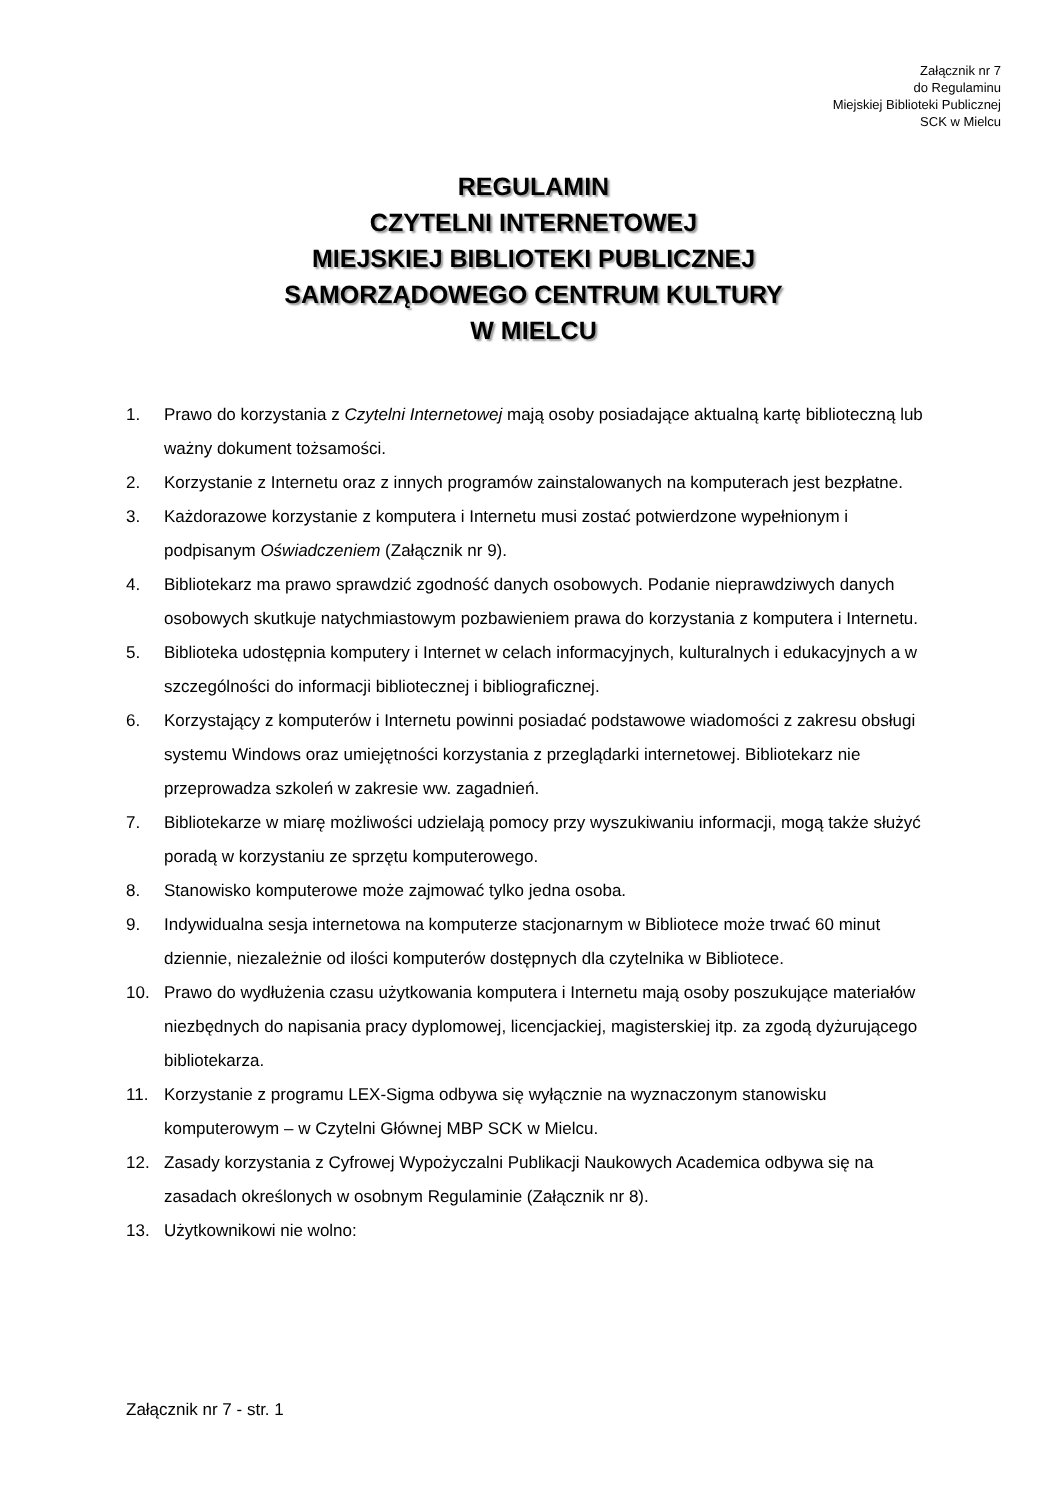Załącznik nr 7
do Regulaminu
Miejskiej Biblioteki Publicznej
SCK w Mielcu
REGULAMIN
CZYTELNI INTERNETOWEJ
MIEJSKIEJ BIBLIOTEKI PUBLICZNEJ
SAMORZĄDOWEGO CENTRUM KULTURY
W MIELCU
1. Prawo do korzystania z Czytelni Internetowej mają osoby posiadające aktualną kartę biblioteczną lub ważny dokument tożsamości.
2. Korzystanie z Internetu oraz z innych programów zainstalowanych na komputerach jest bezpłatne.
3. Każdorazowe korzystanie z komputera i Internetu musi zostać potwierdzone wypełnionym i podpisanym Oświadczeniem (Załącznik nr 9).
4. Bibliotekarz ma prawo sprawdzić zgodność danych osobowych. Podanie nieprawdziwych danych osobowych skutkuje natychmiastowym pozbawieniem prawa do korzystania z komputera i Internetu.
5. Biblioteka udostępnia komputery i Internet w celach informacyjnych, kulturalnych i edukacyjnych a w szczególności do informacji bibliotecznej i bibliograficznej.
6. Korzystający z komputerów i Internetu powinni posiadać podstawowe wiadomości z zakresu obsługi systemu Windows oraz umiejętności korzystania z przeglądarki internetowej. Bibliotekarz nie przeprowadza szkoleń w zakresie ww. zagadnień.
7. Bibliotekarze w miarę możliwości udzielają pomocy przy wyszukiwaniu informacji, mogą także służyć poradą w korzystaniu ze sprzętu komputerowego.
8. Stanowisko komputerowe może zajmować tylko jedna osoba.
9. Indywidualna sesja internetowa na komputerze stacjonarnym w Bibliotece może trwać 60 minut dziennie, niezależnie od ilości komputerów dostępnych dla czytelnika w Bibliotece.
10. Prawo do wydłużenia czasu użytkowania komputera i Internetu mają osoby poszukujące materiałów niezbędnych do napisania pracy dyplomowej, licencjackiej, magisterskiej itp. za zgodą dyżurującego bibliotekarza.
11. Korzystanie z programu LEX-Sigma odbywa się wyłącznie na wyznaczonym stanowisku komputerowym – w Czytelni Głównej MBP SCK w Mielcu.
12. Zasady korzystania z Cyfrowej Wypożyczalni Publikacji Naukowych Academica odbywa się na zasadach określonych w osobnym Regulaminie (Załącznik nr 8).
13. Użytkownikowi nie wolno:
Załącznik nr 7 - str. 1